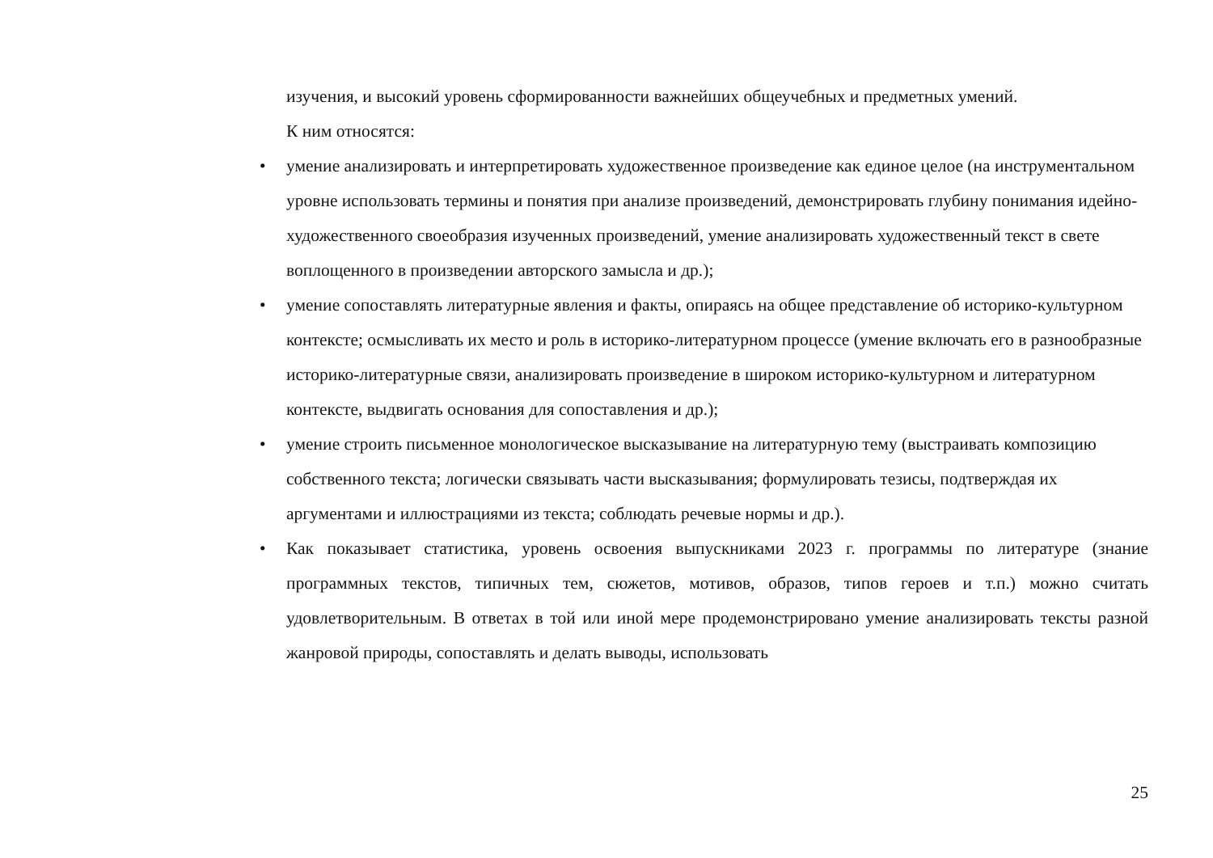изучения, и высокий уровень сформированности важнейших общеучебных и предметных умений.
К ним относятся:
• умение анализировать и интерпретировать художественное произведение как единое целое (на инструментальном уровне использовать термины и понятия при анализе произведений, демонстрировать глубину понимания идейно-художественного своеобразия изученных произведений, умение анализировать художественный текст в свете воплощенного в произведении авторского замысла и др.);
• умение сопоставлять литературные явления и факты, опираясь на общее представление об историко-культурном контексте; осмысливать их место и роль в историко-литературном процессе (умение включать его в разнообразные историко-литературные связи, анализировать произведение в широком историко-культурном и литературном контексте, выдвигать основания для сопоставления и др.);
• умение строить письменное монологическое высказывание на литературную тему (выстраивать композицию собственного текста; логически связывать части высказывания; формулировать тезисы, подтверждая их аргументами и иллюстрациями из текста; соблюдать речевые нормы и др.).
• Как показывает статистика, уровень освоения выпускниками 2023 г. программы по литературе (знание программных текстов, типичных тем, сюжетов, мотивов, образов, типов героев и т.п.) можно считать удовлетворительным. В ответах в той или иной мере продемонстрировано умение анализировать тексты разной жанровой природы, сопоставлять и делать выводы, использовать
25